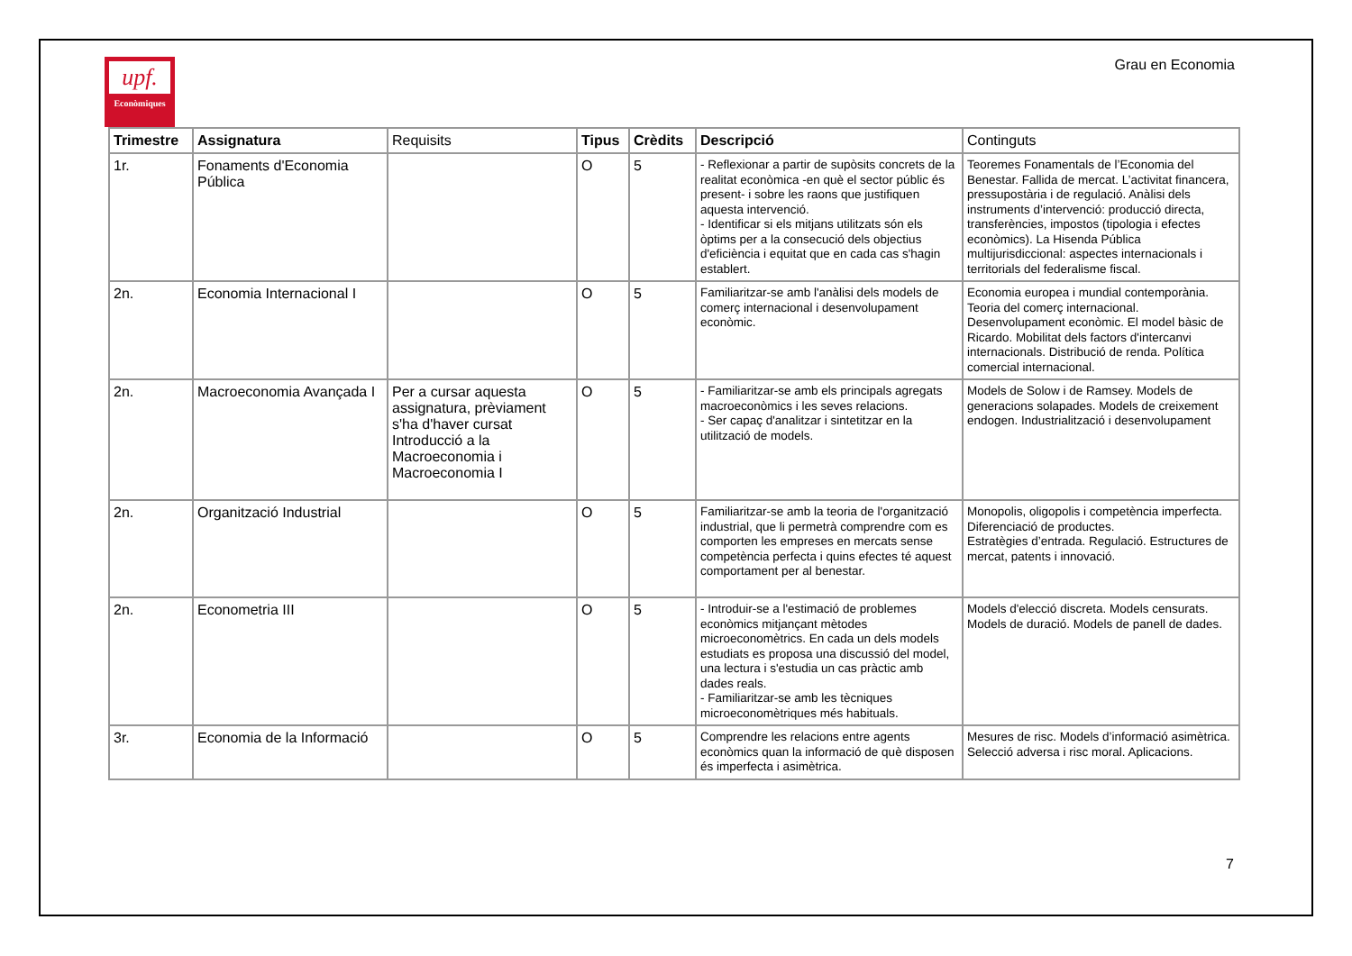upf.
Econòmiques
Grau en Economia
| Trimestre | Assignatura | Requisits | Tipus | Crèdits | Descripció | Continguts |
| --- | --- | --- | --- | --- | --- | --- |
| 1r. | Fonaments d'Economia Pública | | O | 5 | - Reflexionar a partir de supòsits concrets de la realitat econòmica -en què el sector públic és present- i sobre les raons que justifiquen aquesta intervenció. - Identificar si els mitjans utilitzats són els òptims per a la consecució dels objectius d'eficiència i equitat que en cada cas s'hagin establert. | Teoremes Fonamentals de l’Economia del Benestar. Fallida de mercat. L’activitat financera, pressupostària i de regulació. Anàlisi dels instruments d’intervenció: producció directa, transferències, impostos (tipologia i efectes econòmics). La Hisenda Pública multijurisdiccional: aspectes internacionals i territorials del federalisme fiscal. |
| 2n. | Economia Internacional I | | O | 5 | Familiaritzar-se amb l'anàlisi dels models de comerç internacional i desenvolupament econòmic. | Economia europea i mundial contemporània. Teoria del comerç internacional. Desenvolupament econòmic. El model bàsic de Ricardo. Mobilitat dels factors d'intercanvi internacionals. Distribució de renda. Política comercial internacional. |
| 2n. | Macroeconomia Avançada I | Per a cursar aquesta assignatura, prèviament s'ha d'haver cursat Introducció a la Macroeconomia i Macroeconomia I | O | 5 | - Familiaritzar-se amb els principals agregats macroeconòmics i les seves relacions. - Ser capaç d'analitzar i sintetitzar en la utilització de models. | Models de Solow i de Ramsey. Models de generacions solapades. Models de creixement endogen. Industrialització i desenvolupament |
| 2n. | Organització Industrial | | O | 5 | Familiaritzar-se amb la teoria de l'organització industrial, que li permetrà comprendre com es comporten les empreses en mercats sense competència perfecta i quins efectes té aquest comportament per al benestar. | Monopolis, oligopolis i competència imperfecta. Diferenciació de productes. Estratègies d’entrada. Regulació. Estructures de mercat, patents i innovació. |
| 2n. | Econometria III | | O | 5 | - Introduir-se a l'estimació de problemes econòmics mitjançant mètodes microeconomètrics. En cada un dels models estudiats es proposa una discussió del model, una lectura i s'estudia un cas pràctic amb dades reals. - Familiaritzar-se amb les tècniques microeconomètriques més habituals. | Models d'elecció discreta. Models censurats. Models de duració. Models de panell de dades. |
| 3r. | Economia de la Informació | | O | 5 | Comprendre les relacions entre agents econòmics quan la informació de què disposen és imperfecta i asimètrica. | Mesures de risc. Models d’informació asimètrica. Selecció adversa i risc moral. Aplicacions. |
7